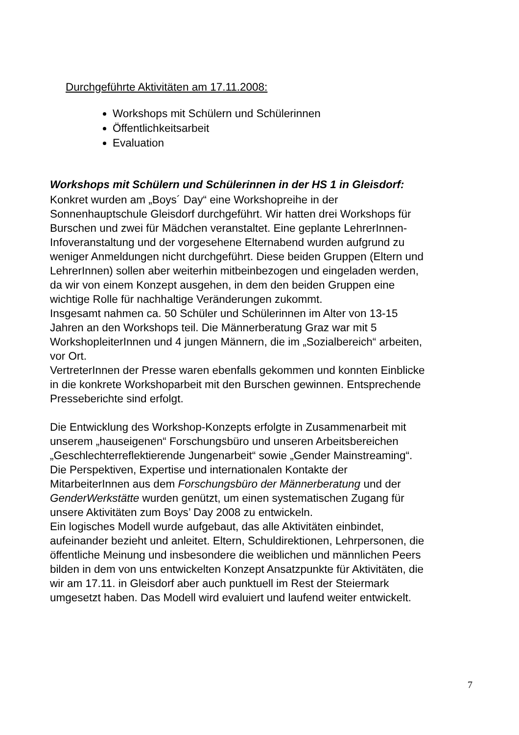Durchgeführte Aktivitäten am 17.11.2008:
Workshops mit Schülern und Schülerinnen
Öffentlichkeitsarbeit
Evaluation
Workshops mit Schülern und Schülerinnen in der HS 1 in Gleisdorf:
Konkret wurden am „Boys´ Day“ eine Workshopreihe in der
Sonnenhauptschule Gleisdorf durchgeführt. Wir hatten drei Workshops für
Burschen und zwei für Mädchen veranstaltet. Eine geplante LehrerInnen-
Infoveranstaltung und der vorgesehene Elternabend wurden aufgrund zu
weniger Anmeldungen nicht durchgeführt. Diese beiden Gruppen (Eltern und
LehrerInnen) sollen aber weiterhin mitbeinbezogen und eingeladen werden,
da wir von einem Konzept ausgehen, in dem den beiden Gruppen eine
wichtige Rolle für nachhaltige Veränderungen zukommt.
Insgesamt nahmen ca. 50 Schüler und Schülerinnen im Alter von 13-15
Jahren an den Workshops teil. Die Männerberatung Graz war mit 5
WorkshopleiterInnen und 4 jungen Männern, die im „Sozialbereich“ arbeiten,
vor Ort.
VertreterInnen der Presse waren ebenfalls gekommen und konnten Einblicke
in die konkrete Workshoparbeit mit den Burschen gewinnen. Entsprechende
Presseberichte sind erfolgt.
Die Entwicklung des Workshop-Konzepts erfolgte in Zusammenarbeit mit
unserem „hauseigenen“ Forschungsbüro und unseren Arbeitsbereichen
„Geschlechterreflektierende Jungenarbeit“ sowie „Gender Mainstreaming“.
Die Perspektiven, Expertise und internationalen Kontakte der
MitarbeiterInnen aus dem Forschungsbüro der Männerberatung und der
GenderWerkstätte wurden genützt, um einen systematischen Zugang für
unsere Aktivitäten zum Boys’ Day 2008 zu entwickeln.
Ein logisches Modell wurde aufgebaut, das alle Aktivitäten einbindet,
aufeinander bezieht und anleitet. Eltern, Schuldirektionen, Lehrpersonen, die
öffentliche Meinung und insbesondere die weiblichen und männlichen Peers
bilden in dem von uns entwickelten Konzept Ansatzpunkte für Aktivitäten, die
wir am 17.11. in Gleisdorf aber auch punktuell im Rest der Steiermark
umgesetzt haben. Das Modell wird evaluiert und laufend weiter entwickelt.
7